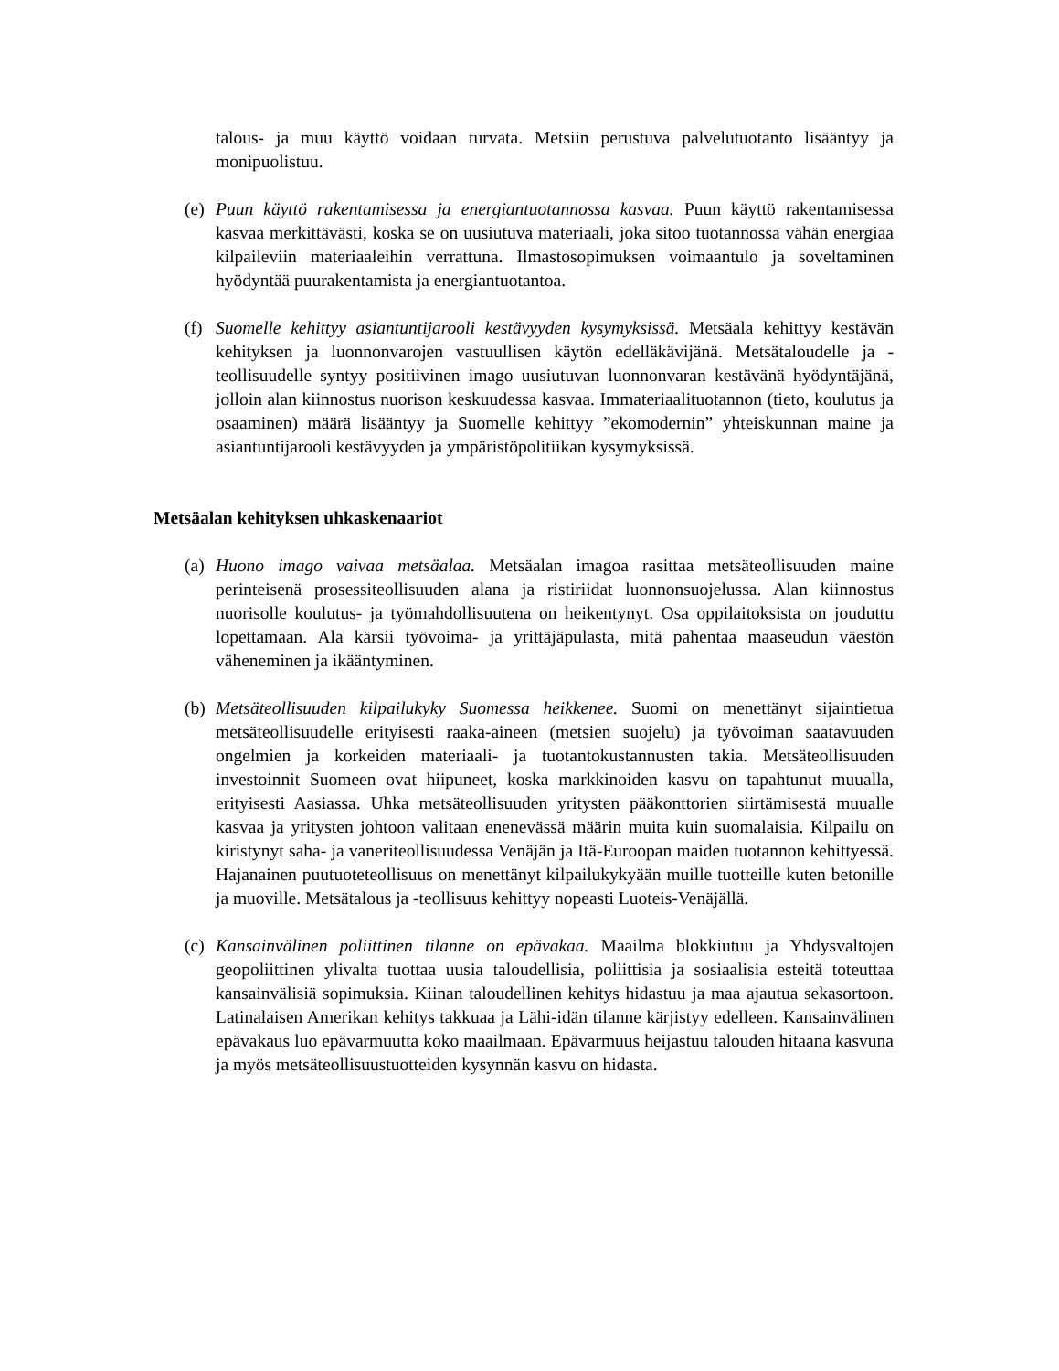talous- ja muu käyttö voidaan turvata. Metsiin perustuva palvelutuotanto lisääntyy ja monipuolistuu.
(e)
Puun käyttö rakentamisessa ja energiantuotannossa kasvaa. Puun käyttö rakentamisessa kasvaa merkittävästi, koska se on uusiutuva materiaali, joka sitoo tuotannossa vähän energiaa kilpaileviin materiaaleihin verrattuna. Ilmastosopimuksen voimaantulo ja soveltaminen hyödyntää puurakentamista ja energiantuotantoa.
(f)
Suomelle kehittyy asiantuntijarooli kestävyyden kysymyksissä. Metsäala kehittyy kestävän kehityksen ja luonnonvarojen vastuullisen käytön edelläkävijänä. Metsätaloudelle ja -teollisuudelle syntyy positiivinen imago uusiutuvan luonnonvaran kestävänä hyödyntäjänä, jolloin alan kiinnostus nuorison keskuudessa kasvaa. Immateriaalituotannon (tieto, koulutus ja osaaminen) määrä lisääntyy ja Suomelle kehittyy ”ekomodernin” yhteiskunnan maine ja asiantuntijarooli kestävyyden ja ympäristöpolitiikan kysymyksissä.
Metsäalan kehityksen uhkaskenaariot
(a)
Huono imago vaivaa metsäalaa. Metsäalan imagoa rasittaa metsäteollisuuden maine perinteisenä prosessiteollisuuden alana ja ristiriidat luonnonsuojelussa. Alan kiinnostus nuorisolle koulutus- ja työmahdollisuutena on heikentynyt. Osa oppilaitoksista on jouduttu lopettamaan. Ala kärsii työvoima- ja yrittäjäpulasta, mitä pahentaa maaseudun väestön väheneminen ja ikääntyminen.
(b)
Metsäteollisuuden kilpailukyky Suomessa heikkenee. Suomi on menettänyt sijaintietua metsäteollisuudelle erityisesti raaka-aineen (metsien suojelu) ja työvoiman saatavuuden ongelmien ja korkeiden materiaali- ja tuotantokustannusten takia. Metsäteollisuuden investoinnit Suomeen ovat hiipuneet, koska markkinoiden kasvu on tapahtunut muualla, erityisesti Aasiassa. Uhka metsäteollisuuden yritysten pääkonttorien siirtämisestä muualle kasvaa ja yritysten johtoon valitaan enenevässä määrin muita kuin suomalaisia. Kilpailu on kiristynyt saha- ja vaneriteollisuudessa Venäjän ja Itä-Euroopan maiden tuotannon kehittyessä. Hajanainen puutuoteteollisuus on menettänyt kilpailukykyään muille tuotteille kuten betonille ja muoville. Metsätalous ja -teollisuus kehittyy nopeasti Luoteis-Venäjällä.
(c)
Kansainvälinen poliittinen tilanne on epävakaa. Maailma blokkiutuu ja Yhdysvaltojen geopoliittinen ylivalta tuottaa uusia taloudellisia, poliittisia ja sosiaalisia esteitä toteuttaa kansainvälisiä sopimuksia. Kiinan taloudellinen kehitys hidastuu ja maa ajautua sekasortoon. Latinalaisen Amerikan kehitys takkuaa ja Lähi-idän tilanne kärjistyy edelleen. Kansainvälinen epävakaus luo epävarmuutta koko maailmaan. Epävarmuus heijastuu talouden hitaana kasvuna ja myös metsäteollisuustuotteiden kysynnän kasvu on hidasta.